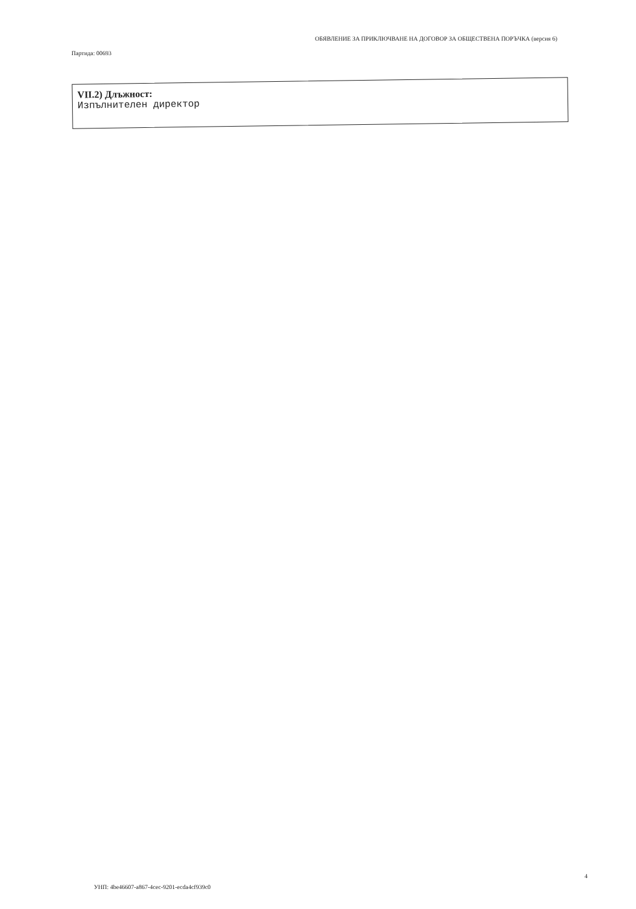Партида: 00693
ОБЯВЛЕНИЕ ЗА ПРИКЛЮЧВАНЕ НА ДОГОВОР ЗА ОБЩЕСТВЕНА ПОРЪЧКА (версия 6)
VII.2) Длъжност:
Изпълнителен директор
УНП: 4be46607-a867-4cec-9201-ecda4cf939c0
4